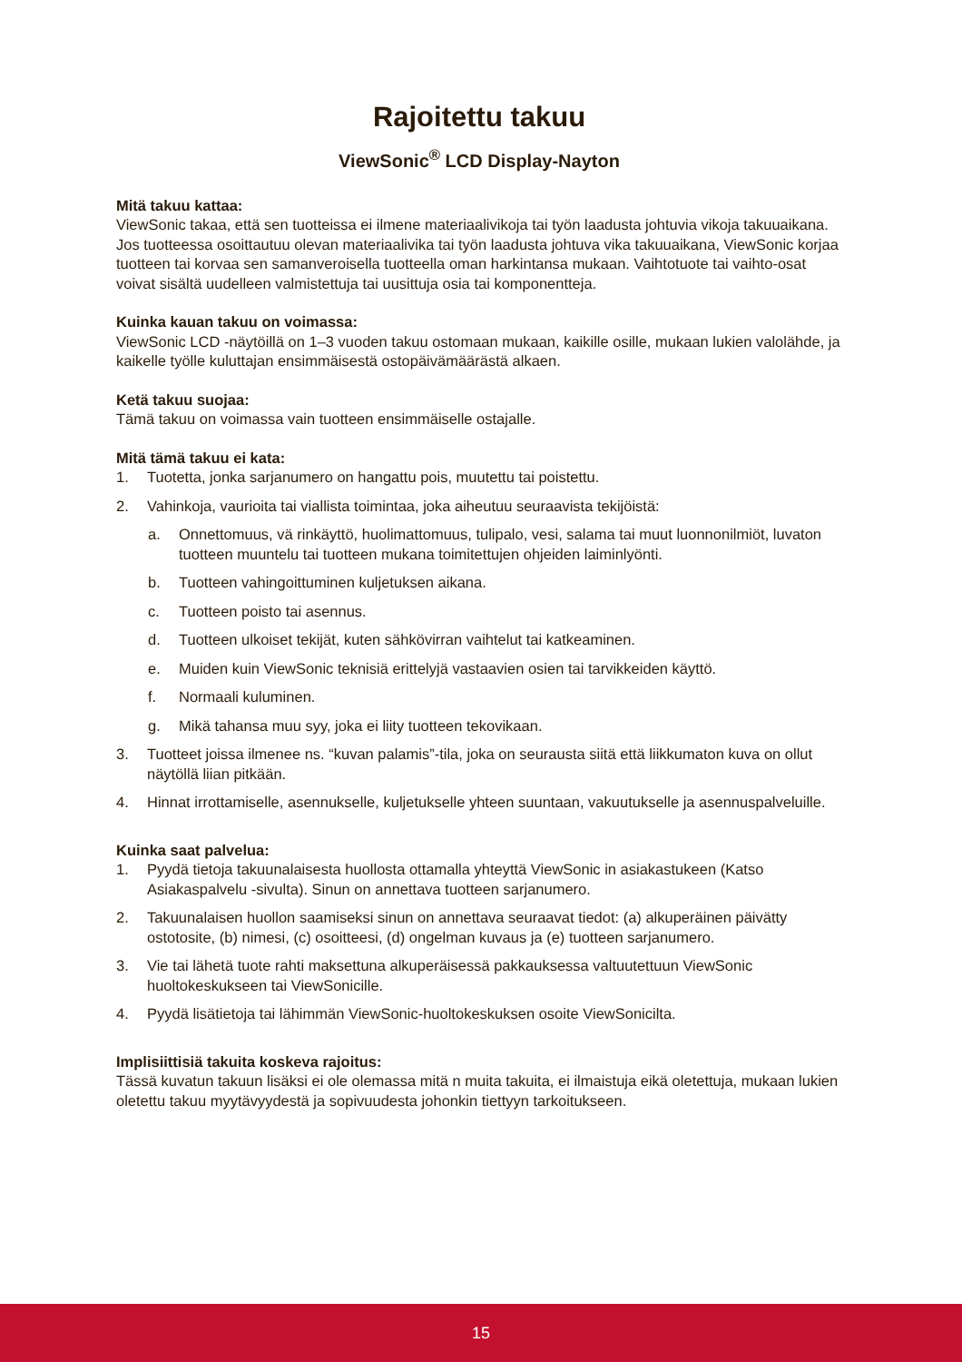Rajoitettu takuu
ViewSonic<sup>®</sup> LCD Display-Nayton
Mitä takuu kattaa:
ViewSonic takaa, että sen tuotteissa ei ilmene materiaalivikoja tai työn laadusta johtuvia vikoja takuuaikana. Jos tuotteessa osoittautuu olevan materiaalivika tai työn laadusta johtuva vika takuuaikana, ViewSonic korjaa tuotteen tai korvaa sen samanveroisella tuotteella oman harkintansa mukaan. Vaihtotuote tai vaihto-osat voivat sisältä uudelleen valmistettuja tai uusittuja osia tai komponentteja.
Kuinka kauan takuu on voimassa:
ViewSonic LCD -näytöillä on 1–3 vuoden takuu ostomaan mukaan, kaikille osille, mukaan lukien valolähde, ja kaikelle työlle kuluttajan ensimmäisestä ostopäivämäärästä alkaen.
Ketä takuu suojaa:
Tämä takuu on voimassa vain tuotteen ensimmäiselle ostajalle.
Mitä tämä takuu ei kata:
1. Tuotetta, jonka sarjanumero on hangattu pois, muutettu tai poistettu.
2. Vahinkoja, vaurioita tai viallista toimintaa, joka aiheutuu seuraavista tekijöistä:
a. Onnettomuus, vä rinkäyttö, huolimattomuus, tulipalo, vesi, salama tai muut luonnonilmiöt, luvaton tuotteen muuntelu tai tuotteen mukana toimitettujen ohjeiden laiminlyönti.
b. Tuotteen vahingoittuminen kuljetuksen aikana.
c. Tuotteen poisto tai asennus.
d. Tuotteen ulkoiset tekijät, kuten sähkövirran vaihtelut tai katkeaminen.
e. Muiden kuin ViewSonic teknisiä erittelyjä vastaavien osien tai tarvikkeiden käyttö.
f. Normaali kuluminen.
g. Mikä tahansa muu syy, joka ei liity tuotteen tekovikaan.
3. Tuotteet joissa ilmenee ns. “kuvan palamis”-tila, joka on seurausta siitä että liikkumaton kuva on ollut näytöllä liian pitkään.
4. Hinnat irrottamiselle, asennukselle, kuljetukselle yhteen suuntaan, vakuutukselle ja asennuspalveluille.
Kuinka saat palvelua:
1. Pyydä tietoja takuunalaisesta huollosta ottamalla yhteyttä ViewSonic in asiakastukeen (Katso Asiakaspalvelu -sivulta). Sinun on annettava tuotteen sarjanumero.
2. Takuunalaisen huollon saamiseksi sinun on annettava seuraavat tiedot: (a) alkuperäinen päivätty ostotosite, (b) nimesi, (c) osoitteesi, (d) ongelman kuvaus ja (e) tuotteen sarjanumero.
3. Vie tai lähetä tuote rahti maksettuna alkuperäisessä pakkauksessa valtuutettuun ViewSonic huoltokeskukseen tai ViewSonicille.
4. Pyydä lisätietoja tai lähimmän ViewSonic-huoltokeskuksen osoite ViewSonicilta.
Implisiittisiä takuita koskeva rajoitus:
Tässä kuvatun takuun lisäksi ei ole olemassa mitä n muita takuita, ei ilmaistuja eikä oletettuja, mukaan lukien oletettu takuu myytävyydestä ja sopivuudesta johonkin tiettyyn tarkoitukseen.
15